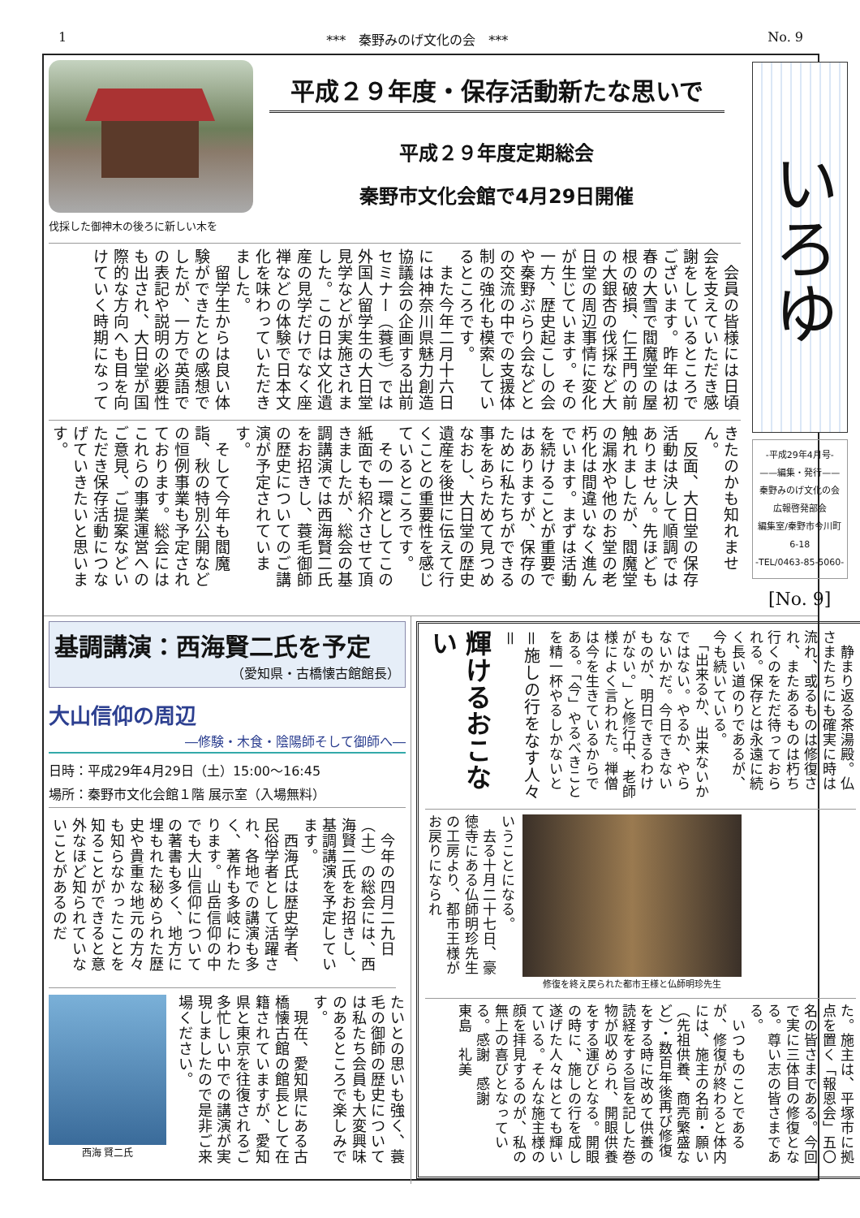1 ***　秦野みのげ文化の会　*** No. 9
伐採した御神木の後ろに新しい木を
平成２９年度・保存活動新たな思いで
平成２９年度定期総会
秦野市文化会館で4月29日開催
　会員の皆様には日頃会を支えていただき感謝をしているところでございます。昨年は初春の大雪で閻魔堂の屋根の破損、仁王門の前の大銀杏の伐採など大日堂の周辺事情に変化が生じています。その一方、歴史起こしの会や秦野ぶらり会などとの交流の中での支援体制の強化も模索しているところです。
　また今年二月十六日には神奈川県魅力創造協議会の企画する出前セミナー（蓑毛）では外国人留学生の大日堂見学などが実施されました。この日は文化遺産の見学だけでなく座禅などの体験で日本文化を味わっていただきました。
　留学生からは良い体験ができたとの感想でしたが、一方で英語での表記や説明の必要性も出され、大日堂が国際的な方向へも目を向けていく時期になって
きたのかも知れません。
　反面、大日堂の保存活動は決して順調ではありません。先ほども触れましたが、閻魔堂の漏水や他のお堂の老朽化は間違いなく進んでいます。まずは活動を続けることが重要ではありますが、保存のために私たちができる事をあらためて見つめなおし、大日堂の歴史遺産を後世に伝えて行くことの重要性を感じているところです。
　その一環としてこの紙面でも紹介させて頂きましたが、総会の基調講演では西海賢二氏をお招きし、蓑毛御師の歴史についてのご講演が予定されています。
　そして今年も閻魔詣、秋の特別公開などの恒例事業も予定されております。総会にはこれらの事業運営へのご意見、ご提案などいただき保存活動につなげていきたいと思います。
いろゆ
-平成29年4月号-
——編集・発行——
秦野みのげ文化の会
広報啓発部会
編集室/秦野市今川町6-18
-TEL/0463-85-5060-
[No. 9]
基調講演：西海賢二氏を予定
（愛知県・古橋懐古館館長）
大山信仰の周辺
―修験・木食・陰陽師そして御師へ―
日時：平成29年4月29日（土）15:00～16:45
場所：秦野市文化会館１階 展示室（入場無料）
　今年の四月二九日（土）の総会には、西海賢二氏をお招きし、基調講演を予定しています。
　西海氏は歴史学者、民俗学者として活躍され、各地での講演も多く、著作も多岐にわたります。山岳信仰の中でも大山信仰についての著書も多く、地方に埋もれた秘められた歴史や貴重な地元の方々も知らなかったことを知ることができると意外なほど知られていないことがあるのだ
西海 賢二氏
たいとの思いも強く、蓑毛の御師の歴史については私たち会員も大変興味のあるところで楽しみです。
　現在、愛知県にある古橋懐古館の館長として在籍されていますが、愛知県と東京を往復されるご多忙しい中での講演が実現しましたので是非ご来場ください。
輝けるおこない
＝施しの行をなす人々＝
　静まり返る茶湯殿。仏さまたちにも確実に時は流れ、或るものは修復され、またあるものは朽ち行くのをただ待っておられる。保存とは永遠に続く長い道のりであるが、今も続いている。
　「出来るか、出来ないかではない。やるか、やらないかだ。今日できないものが、明日できるわけがない。」と修行中、老師様によく言われた。禅僧は今を生きているからである。「今」やるべきことを精一杯やるしかないと
いうことになる。
　去る十月二十七日、豪徳寺にある仏師明珍先生の工房より、都市王様がお戻りになられ
修復を終え戻られた都市王様と仏師明珍先生
た。施主は、平塚市に拠点を置く「報恩会」五〇名の皆さまである。今回で実に三体目の修復となる。尊い志の皆さまである。
　いつものことであるが、修復が終わると体内には、施主の名前・願い（先祖供養、商売繁盛など）・数百年後再び修復をする時に改めて供養の読経をする旨を記した巻物が収められ、開眼供養をする運びとなる。開眼の時に、施しの行を成し遂げた人々はとても輝いている。そんな施主様の顔を拝見するのが、私の無上の喜びとなっている。感謝　感謝
東島　礼美